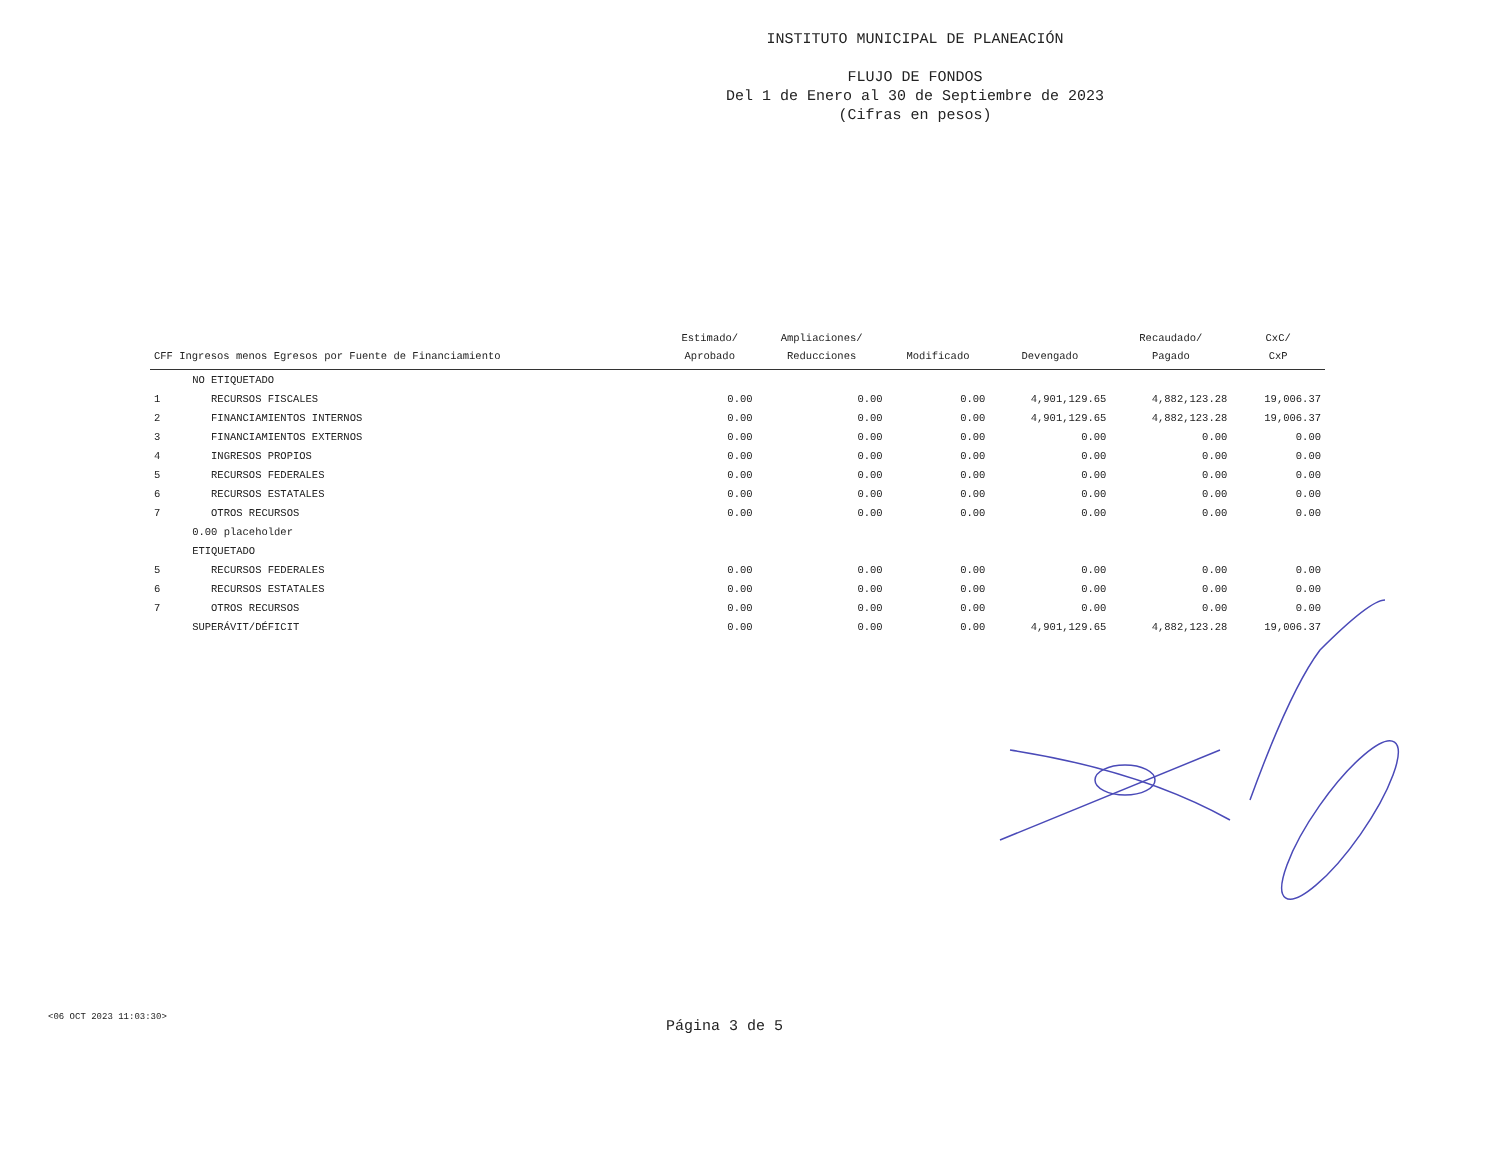INSTITUTO MUNICIPAL DE PLANEACIÓN
FLUJO DE FONDOS
Del 1 de Enero al 30 de Septiembre de 2023
(Cifras en pesos)
| CFF Ingresos menos Egresos por Fuente de Financiamiento | | Estimado/ Aprobado | Ampliaciones/ Reducciones | Modificado | Devengado | Recaudado/ Pagado | CxC/ CxP |
| --- | --- | --- | --- | --- | --- | --- | --- |
| | NO ETIQUETADO | | | | | | |
| 1 | RECURSOS FISCALES | 0.00 | 0.00 | 0.00 | 4,901,129.65 | 4,882,123.28 | 19,006.37 |
| 2 | FINANCIAMIENTOS INTERNOS | 0.00 | 0.00 | 0.00 | 4,901,129.65 | 4,882,123.28 | 19,006.37 |
| 3 | FINANCIAMIENTOS EXTERNOS | 0.00 | 0.00 | 0.00 | 0.00 | 0.00 | 0.00 |
| 4 | INGRESOS PROPIOS | 0.00 | 0.00 | 0.00 | 0.00 | 0.00 | 0.00 |
| 5 | RECURSOS FEDERALES | 0.00 | 0.00 | 0.00 | 0.00 | 0.00 | 0.00 |
| 6 | RECURSOS ESTATALES | 0.00 | 0.00 | 0.00 | 0.00 | 0.00 | 0.00 |
| 7 | OTROS RECURSOS | 0.00 | 0.00 | 0.00 | 0.00 | 0.00 | 0.00 |
| | 0.00 placeholder | | | | | | |
| | ETIQUETADO | | | | | | |
| 5 | RECURSOS FEDERALES | 0.00 | 0.00 | 0.00 | 0.00 | 0.00 | 0.00 |
| 6 | RECURSOS ESTATALES | 0.00 | 0.00 | 0.00 | 0.00 | 0.00 | 0.00 |
| 7 | OTROS RECURSOS | 0.00 | 0.00 | 0.00 | 0.00 | 0.00 | 0.00 |
| | SUPERÁVIT/DÉFICIT | 0.00 | 0.00 | 0.00 | 4,901,129.65 | 4,882,123.28 | 19,006.37 |
<06 OCT 2023 11:03:30>
Página 3 de 5